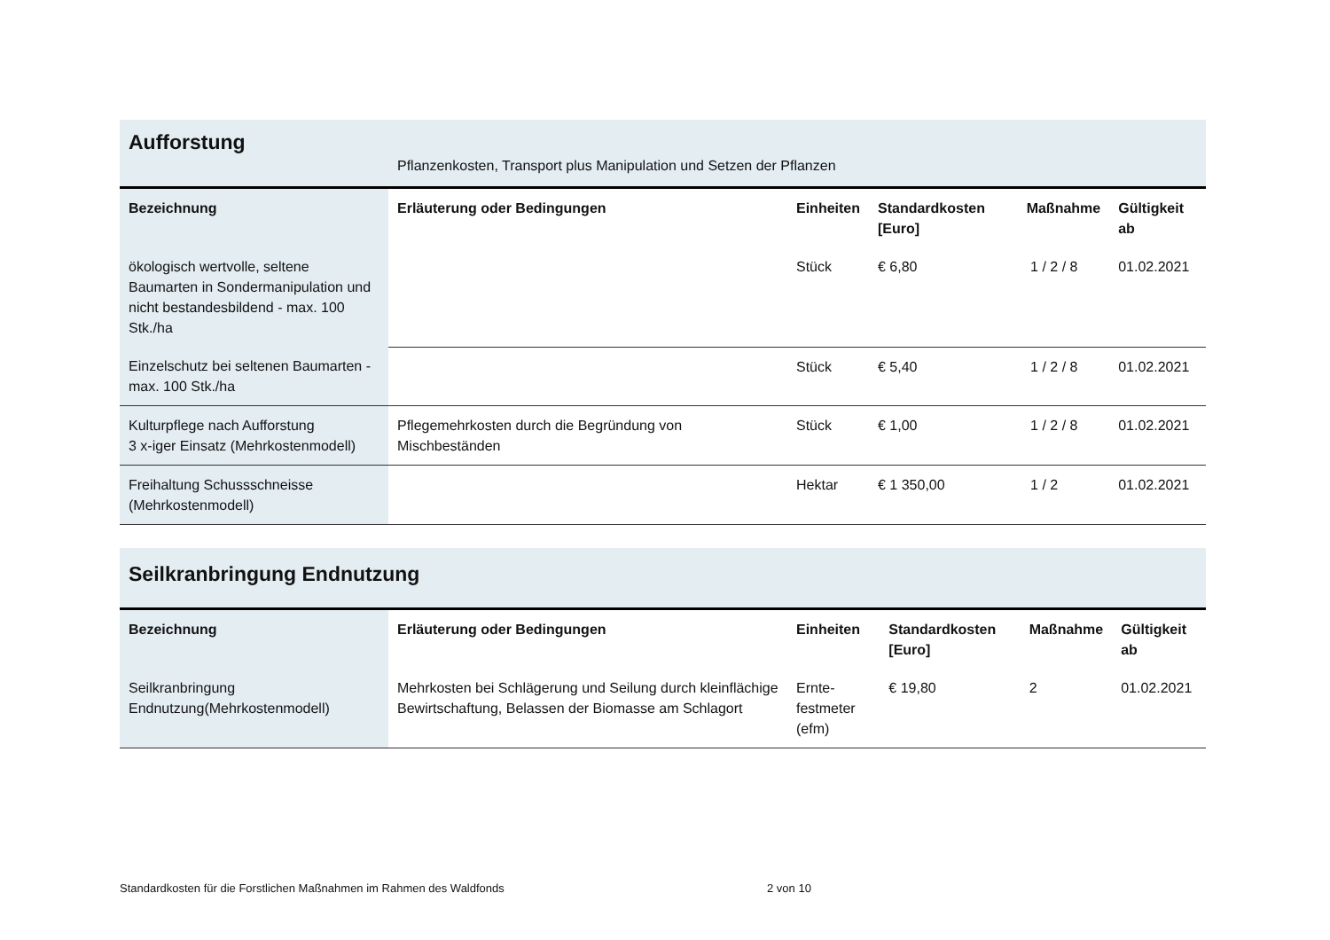| Aufforstung | Pflanzenkosten, Transport plus Manipulation und Setzen der Pflanzen | | | | |
| Bezeichnung | Erläuterung oder Bedingungen | Einheiten | Standardkosten [Euro] | Maßnahme | Gültigkeit ab |
| ökologisch wertvolle, seltene Baumarten in Sondermanipulation und nicht bestandesbildend - max. 100 Stk./ha | | Stück | € 6,80 | 1 / 2 / 8 | 01.02.2021 |
| Einzelschutz bei seltenen Baumarten - max. 100 Stk./ha | | Stück | € 5,40 | 1 / 2 / 8 | 01.02.2021 |
| Kulturpflege nach Aufforstung 3 x-iger Einsatz (Mehrkostenmodell) | Pflegemehrkosten durch die Begründung von Mischbeständen | Stück | € 1,00 | 1 / 2 / 8 | 01.02.2021 |
| Freihaltung Schussschneisse (Mehrkostenmodell) | | Hektar | € 1 350,00 | 1 / 2 | 01.02.2021 |
| Seilkranbringung Endnutzung | | | | | |
| Bezeichnung | Erläuterung oder Bedingungen | Einheiten | Standardkosten [Euro] | Maßnahme | Gültigkeit ab |
| Seilkranbringung Endnutzung(Mehrkostenmodell) | Mehrkosten bei Schlägerung und Seilung durch kleinflächige Bewirtschaftung, Belassen der Biomasse am Schlagort | Ernte- festmeter (efm) | € 19,80 | 2 | 01.02.2021 |
Standardkosten für die Forstlichen Maßnahmen im Rahmen des Waldfonds 2 von 10